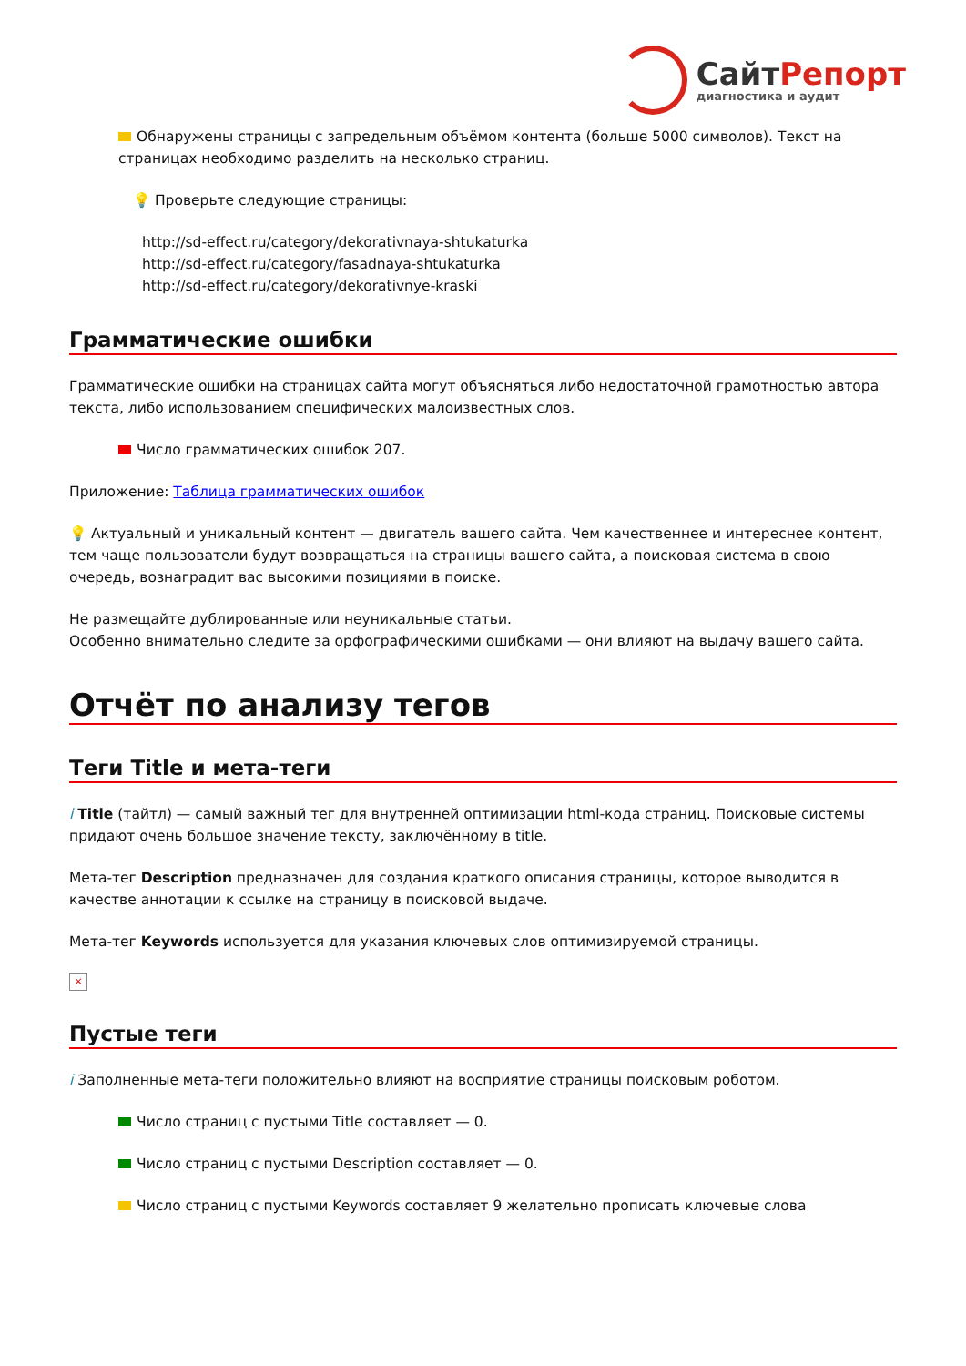СайтРепорт
диагностика и аудит
Обнаружены страницы с запредельным объёмом контента (больше 5000 символов). Текст на страницах необходимо разделить на несколько страниц.
💡 Проверьте следующие страницы:
http://sd-effect.ru/category/dekorativnaya-shtukaturka
http://sd-effect.ru/category/fasadnaya-shtukaturka
http://sd-effect.ru/category/dekorativnye-kraski
Грамматические ошибки
Грамматические ошибки на страницах сайта могут объясняться либо недостаточной грамотностью автора текста, либо использованием специфических малоизвестных слов.
Число грамматических ошибок 207.
Приложение: Таблица грамматических ошибок
💡 Актуальный и уникальный контент — двигатель вашего сайта. Чем качественнее и интереснее контент, тем чаще пользователи будут возвращаться на страницы вашего сайта, а поисковая система в свою очередь, вознаградит вас высокими позициями в поиске.
Не размещайте дублированные или неуникальные статьи.
Особенно внимательно следите за орфографическими ошибками — они влияют на выдачу вашего сайта.
Отчёт по анализу тегов
Теги Title и мета-теги
i Title (тайтл) — самый важный тег для внутренней оптимизации html-кода страниц. Поисковые системы придают очень большое значение тексту, заключённому в title.
Мета-тег Description предназначен для создания краткого описания страницы, которое выводится в качестве аннотации к ссылке на страницу в поисковой выдаче.
Мета-тег Keywords используется для указания ключевых слов оптимизируемой страницы.
×
Пустые теги
i Заполненные мета-теги положительно влияют на восприятие страницы поисковым роботом.
Число страниц с пустыми Title составляет — 0.
Число страниц с пустыми Description составляет — 0.
Число страниц с пустыми Keywords составляет 9 желательно прописать ключевые слова